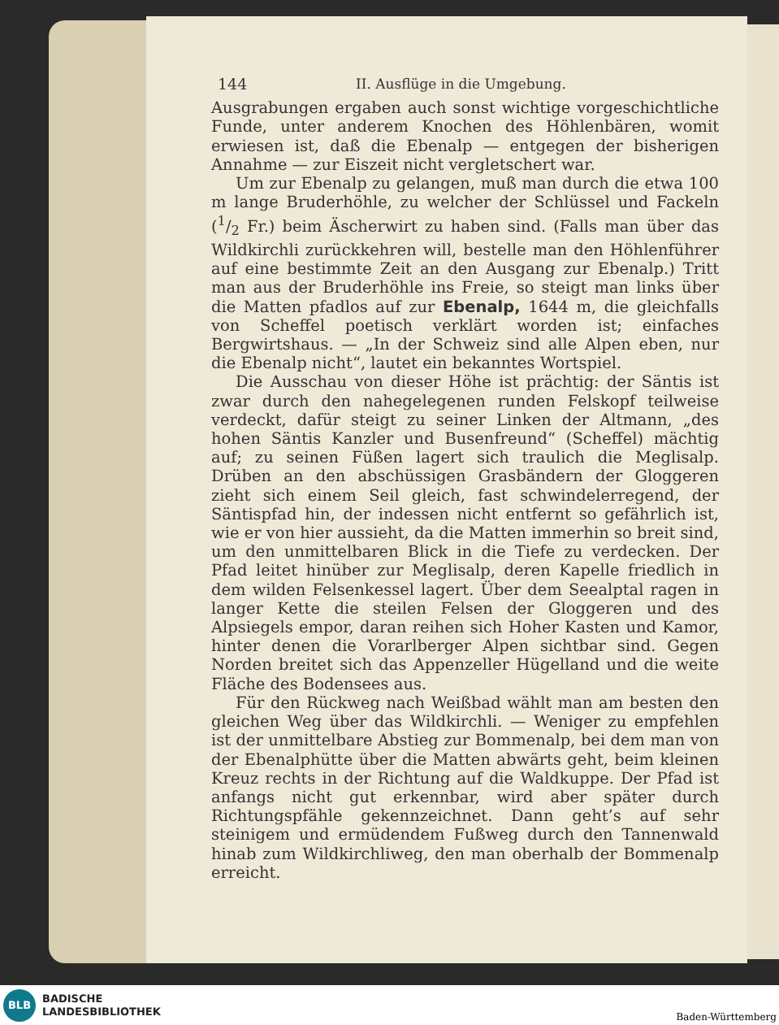144 II. Ausflüge in die Umgebung.
Ausgrabungen ergaben auch sonst wichtige vorgeschichtliche Funde, unter anderem Knochen des Höhlenbären, womit erwiesen ist, daß die Ebenalp — entgegen der bisherigen Annahme — zur Eiszeit nicht vergletschert war.
Um zur Ebenalp zu gelangen, muß man durch die etwa 100 m lange Bruderhöhle, zu welcher der Schlüssel und Fackeln (1/2 Fr.) beim Äscherwirt zu haben sind. (Falls man über das Wildkirchli zurückkehren will, bestelle man den Höhlenführer auf eine bestimmte Zeit an den Ausgang zur Ebenalp.) Tritt man aus der Bruderhöhle ins Freie, so steigt man links über die Matten pfadlos auf zur Ebenalp, 1644 m, die gleichfalls von Scheffel poetisch verklärt worden ist; einfaches Bergwirtshaus. — „In der Schweiz sind alle Alpen eben, nur die Ebenalp nicht“, lautet ein bekanntes Wortspiel.
Die Ausschau von dieser Höhe ist prächtig: der Säntis ist zwar durch den nahegelegenen runden Felskopf teilweise verdeckt, dafür steigt zu seiner Linken der Altmann, „des hohen Säntis Kanzler und Busenfreund“ (Scheffel) mächtig auf; zu seinen Füßen lagert sich traulich die Meglisalp. Drüben an den abschüssigen Grasbändern der Gloggeren zieht sich einem Seil gleich, fast schwindelerregend, der Säntispfad hin, der indessen nicht entfernt so gefährlich ist, wie er von hier aussieht, da die Matten immerhin so breit sind, um den unmittelbaren Blick in die Tiefe zu verdecken. Der Pfad leitet hinüber zur Meglisalp, deren Kapelle friedlich in dem wilden Felsenkessel lagert. Über dem Seealptal ragen in langer Kette die steilen Felsen der Gloggeren und des Alpsiegels empor, daran reihen sich Hoher Kasten und Kamor, hinter denen die Vorarlberger Alpen sichtbar sind. Gegen Norden breitet sich das Appenzeller Hügelland und die weite Fläche des Bodensees aus.
Für den Rückweg nach Weißbad wählt man am besten den gleichen Weg über das Wildkirchli. — Weniger zu empfehlen ist der unmittelbare Abstieg zur Bommenalp, bei dem man von der Ebenalphütte über die Matten abwärts geht, beim kleinen Kreuz rechts in der Richtung auf die Waldkuppe. Der Pfad ist anfangs nicht gut erkennbar, wird aber später durch Richtungspfähle gekennzeichnet. Dann geht’s auf sehr steinigem und ermüdendem Fußweg durch den Tannenwald hinab zum Wildkirchliweg, den man oberhalb der Bommenalp erreicht.
BLB
BADISCHE
LANDESBIBLIOTHEK
Baden-Württemberg